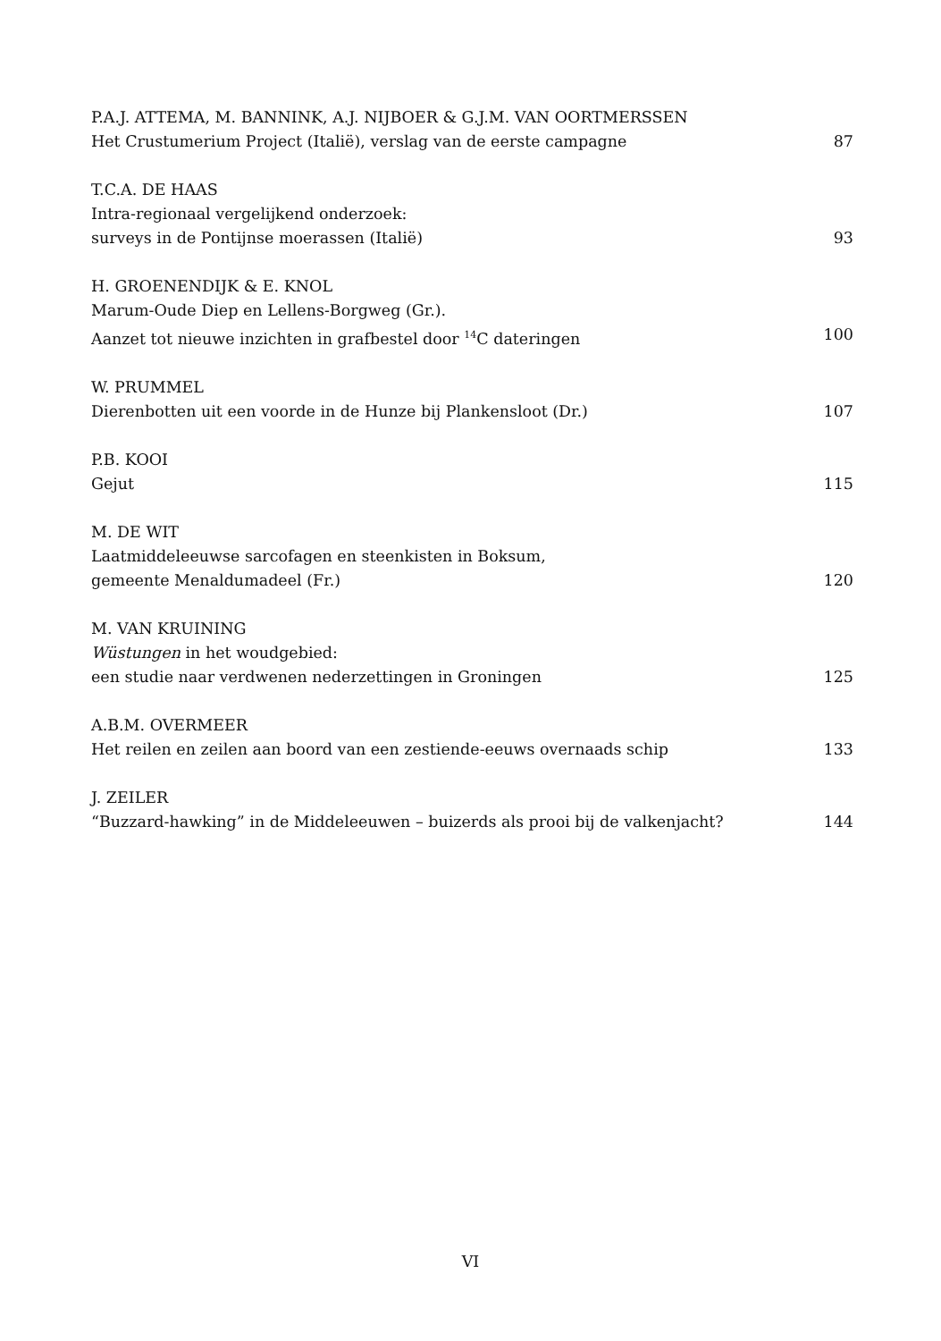P.A.J. ATTEMA, M. BANNINK, A.J. NIJBOER & G.J.M. VAN OORTMERSSEN
Het Crustumerium Project (Italië), verslag van de eerste campagne 87
T.C.A. DE HAAS
Intra-regionaal vergelijkend onderzoek:
surveys in de Pontijnse moerassen (Italië) 93
H. GROENENDIJK & E. KNOL
Marum-Oude Diep en Lellens-Borgweg (Gr.).
Aanzet tot nieuwe inzichten in grafbestel door <sup>14</sup>C dateringen 100
W. PRUMMEL
Dierenbotten uit een voorde in de Hunze bij Plankensloot (Dr.) 107
P.B. KOOI
Gejut 115
M. DE WIT
Laatmiddeleeuwse sarcofagen en steenkisten in Boksum,
gemeente Menaldumadeel (Fr.) 120
M. VAN KRUINING
Wüstungen in het woudgebied:
een studie naar verdwenen nederzettingen in Groningen 125
A.B.M. OVERMEER
Het reilen en zeilen aan boord van een zestiende-eeuws overnaads schip 133
J. ZEILER
“Buzzard-hawking” in de Middeleeuwen – buizerds als prooi bij de valkenjacht? 144
VI